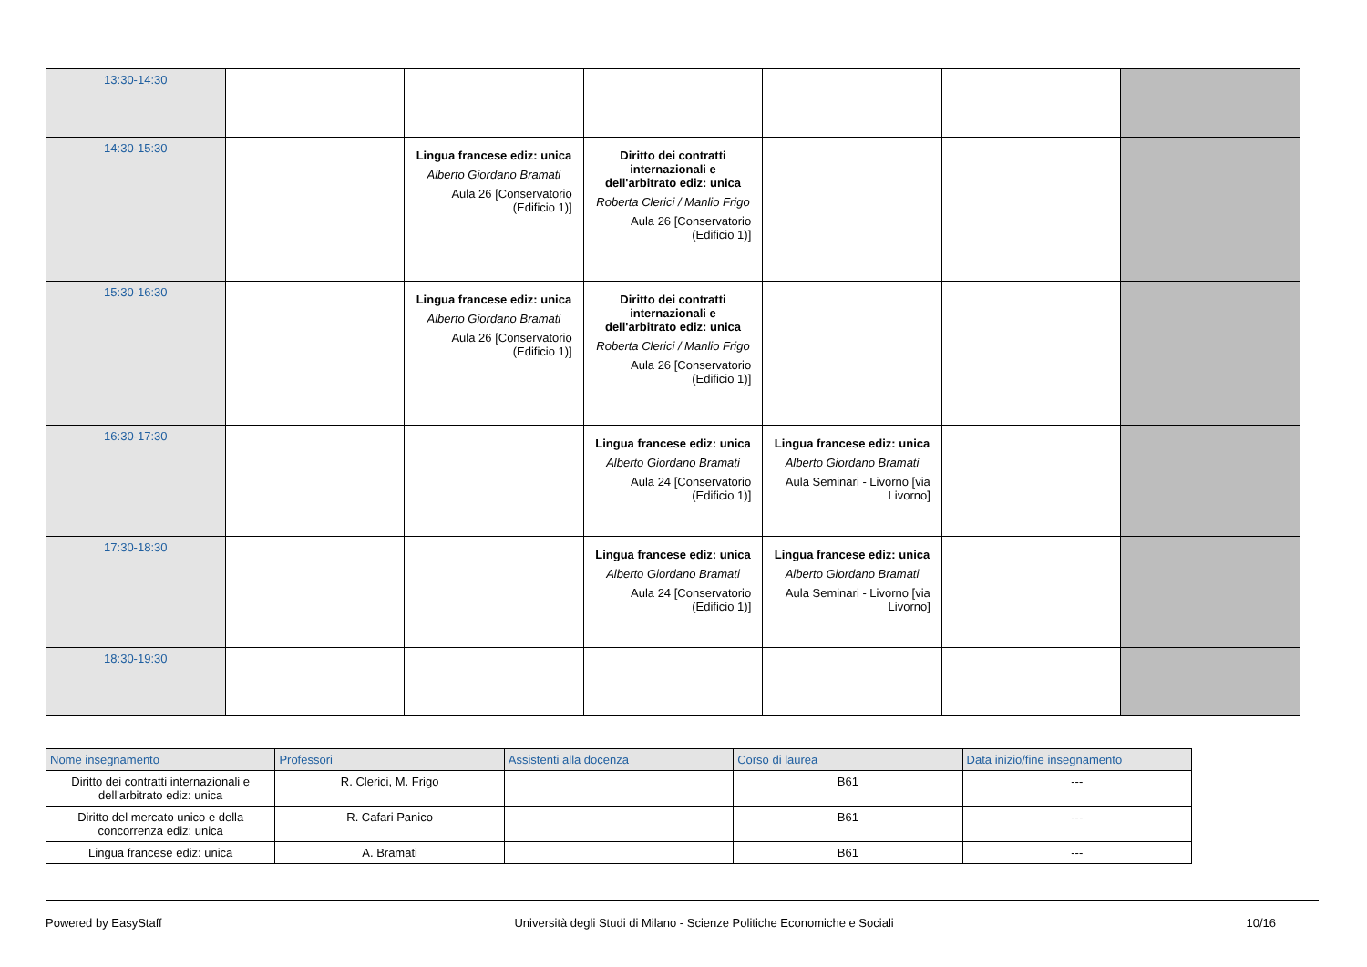| 13:30-14:30 | | | | | | |
| 14:30-15:30 | | Lingua francese ediz: unica Alberto Giordano Bramati Aula 26 [Conservatorio (Edificio 1)] | Diritto dei contratti internazionali e dell'arbitrato ediz: unica Roberta Clerici / Manlio Frigo Aula 26 [Conservatorio (Edificio 1)] | | | |
| 15:30-16:30 | | Lingua francese ediz: unica Alberto Giordano Bramati Aula 26 [Conservatorio (Edificio 1)] | Diritto dei contratti internazionali e dell'arbitrato ediz: unica Roberta Clerici / Manlio Frigo Aula 26 [Conservatorio (Edificio 1)] | | | |
| 16:30-17:30 | | | Lingua francese ediz: unica Alberto Giordano Bramati Aula 24 [Conservatorio (Edificio 1)] | Lingua francese ediz: unica Alberto Giordano Bramati Aula Seminari - Livorno [via Livorno] | | |
| 17:30-18:30 | | | Lingua francese ediz: unica Alberto Giordano Bramati Aula 24 [Conservatorio (Edificio 1)] | Lingua francese ediz: unica Alberto Giordano Bramati Aula Seminari - Livorno [via Livorno] | | |
| 18:30-19:30 | | | | | | |
| Nome insegnamento | Professori | Assistenti alla docenza | Corso di laurea | Data inizio/fine insegnamento |
| --- | --- | --- | --- | --- |
| Diritto dei contratti internazionali e dell'arbitrato ediz: unica | R. Clerici, M. Frigo | | B61 | --- |
| Diritto del mercato unico e della concorrenza ediz: unica | R. Cafari Panico | | B61 | --- |
| Lingua francese ediz: unica | A. Bramati | | B61 | --- |
Powered by EasyStaff Università degli Studi di Milano - Scienze Politiche Economiche e Sociali 10/16